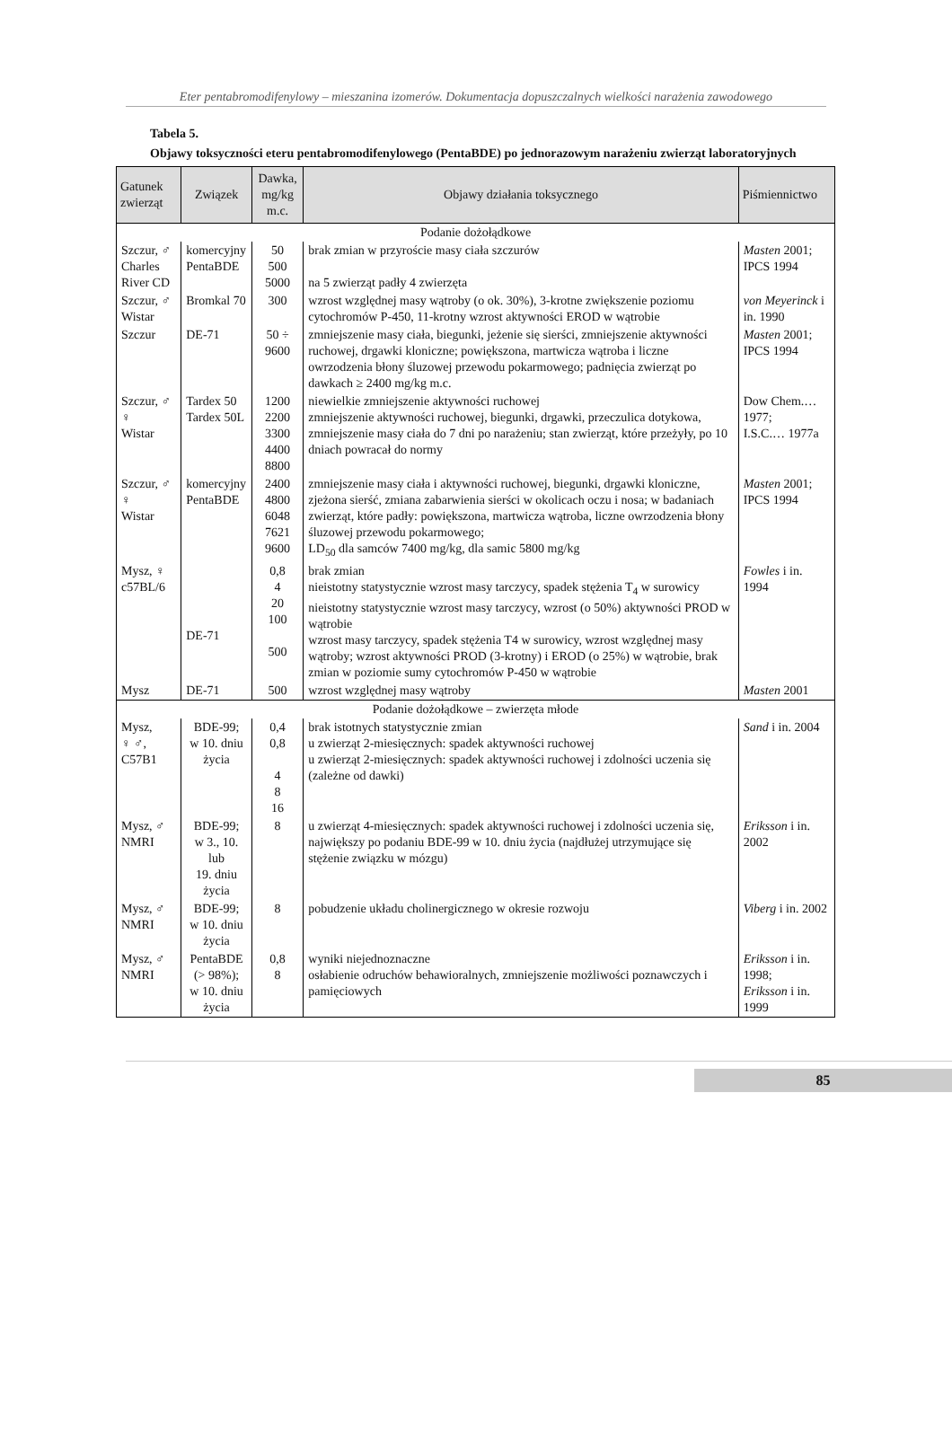Eter pentabromodifenylowy – mieszanina izomerów. Dokumentacja dopuszczalnych wielkości narażenia zawodowego
Tabela 5.
Objawy toksyczności eteru pentabromodifenylowego (PentaBDE) po jednorazowym narażeniu zwierząt laboratoryjnych
| Gatunek zwierząt | Związek | Dawka, mg/kg m.c. | Objawy działania toksycznego | Piśmiennictwo |
| --- | --- | --- | --- | --- |
| Podanie dożołądkowe | | | | |
| Szczur, ♂ Charles River CD | komercyjny PentaBDE | 50 500 5000 | brak zmian w przyroście masy ciała szczurów na 5 zwierząt padły 4 zwierzęta | Masten 2001; IPCS 1994 |
| Szczur, ♂ Wistar | Bromkal 70 | 300 | wzrost względnej masy wątroby (o ok. 30%), 3-krotne zwiększenie poziomu cytochromów P-450, 11-krotny wzrost aktywności EROD w wątrobie | von Meyerinck i in. 1990 |
| Szczur | DE-71 | 50 ÷ 9600 | zmniejszenie masy ciała, biegunki, jeżenie się sierści, zmniejszenie aktywności ruchowej, drgawki kloniczne; powiększona, martwicza wątroba i liczne owrzodzenia błony śluzowej przewodu pokarmowego; padnięcia zwierząt po dawkach ≥ 2400 mg/kg m.c. | Masten 2001; IPCS 1994 |
| Szczur, ♂ ♀ Wistar | Tardex 50 Tardex 50L | 1200 2200 3300 4400 8800 | niewielkie zmniejszenie aktywności ruchowej zmniejszenie aktywności ruchowej, biegunki, drgawki, przeczulica dotykowa, zmniejszenie masy ciała do 7 dni po narażeniu; stan zwierząt, które przeżyły, po 10 dniach powracał do normy | Dow Chem.… 1977; I.S.C.… 1977a |
| Szczur, ♂ ♀ Wistar | komercyjny PentaBDE | 2400 4800 6048 7621 9600 | zmniejszenie masy ciała i aktywności ruchowej, biegunki, drgawki kloniczne, zjeżona sierść, zmiana zabarwienia sierści w okolicach oczu i nosa; w badaniach zwierząt, które padły: powiększona, martwicza wątroba, liczne owrzodzenia błony śluzowej przewodu pokarmowego; LD<sub>50</sub> dla samców 7400 mg/kg, dla samic 5800 mg/kg | Masten 2001; IPCS 1994 |
| Mysz, ♀ c57BL/6 | DE-71 | 0,8 4 20 100 500 | brak zmian nieistotny statystycznie wzrost masy tarczycy, spadek stężenia T<sub>4</sub> w surowicy nieistotny statystycznie wzrost masy tarczycy, wzrost (o 50%) aktywności PROD w wątrobie wzrost masy tarczycy, spadek stężenia T4 w surowicy, wzrost względnej masy wątroby; wzrost aktywności PROD (3-krotny) i EROD (o 25%) w wątrobie, brak zmian w poziomie sumy cytochromów P-450 w wątrobie | Fowles i in. 1994 |
| Mysz | DE-71 | 500 | wzrost względnej masy wątroby | Masten 2001 |
| Podanie dożołądkowe – zwierzęta młode | | | | |
| Mysz, ♀ ♂, C57B1 | BDE-99; w 10. dniu życia | 0,4 0,8 4 8 16 | brak istotnych statystycznie zmian u zwierząt 2-miesięcznych: spadek aktywności ruchowej u zwierząt 2-miesięcznych: spadek aktywności ruchowej i zdolności uczenia się (zależne od dawki) | Sand i in. 2004 |
| Mysz, ♂ NMRI | BDE-99; w 3., 10. lub 19. dniu życia | 8 | u zwierząt 4-miesięcznych: spadek aktywności ruchowej i zdolności uczenia się, największy po podaniu BDE-99 w 10. dniu życia (najdłużej utrzymujące się stężenie związku w mózgu) | Eriksson i in. 2002 |
| Mysz, ♂ NMRI | BDE-99; w 10. dniu życia | 8 | pobudzenie układu cholinergicznego w okresie rozwoju | Viberg i in. 2002 |
| Mysz, ♂ NMRI | PentaBDE (> 98%); w 10. dniu życia | 0,8 8 | wyniki niejednoznaczne osłabienie odruchów behawioralnych, zmniejszenie możliwości poznawczych i pamięciowych | Eriksson i in. 1998; Eriksson i in. 1999 |
85